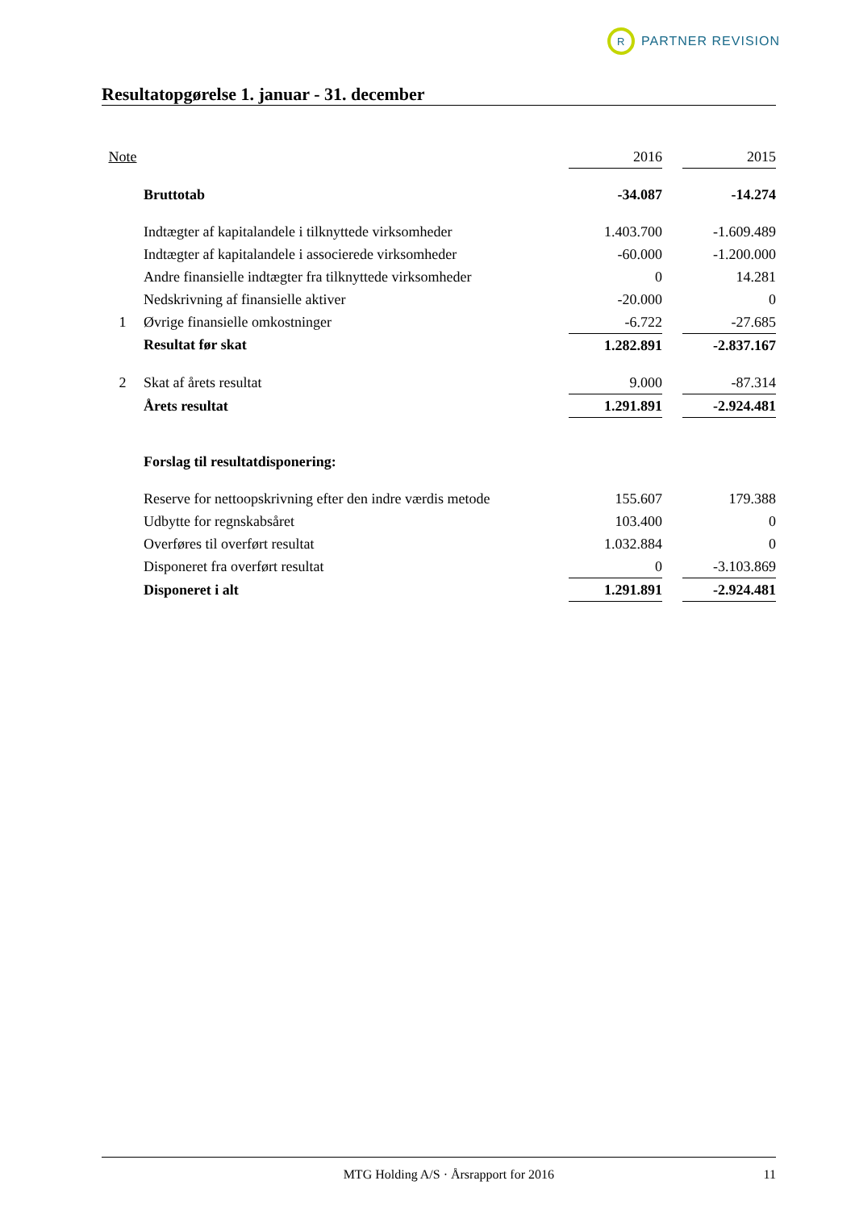R
PARTNER REVISION
Resultatopgørelse 1. januar - 31. december
| Note | | 2016 | | 2015 |
| | Bruttotab | -34.087 | | -14.274 |
| | Indtægter af kapitalandele i tilknyttede virksomheder | 1.403.700 | | -1.609.489 |
| | Indtægter af kapitalandele i associerede virksomheder | -60.000 | | -1.200.000 |
| | Andre finansielle indtægter fra tilknyttede virksomheder | 0 | | 14.281 |
| | Nedskrivning af finansielle aktiver | -20.000 | | 0 |
| 1 | Øvrige finansielle omkostninger | -6.722 | | -27.685 |
| | Resultat før skat | 1.282.891 | | -2.837.167 |
| 2 | Skat af årets resultat | 9.000 | | -87.314 |
| | Årets resultat | 1.291.891 | | -2.924.481 |
| | Forslag til resultatdisponering: | | | |
| | Reserve for nettoopskrivning efter den indre værdis metode | 155.607 | | 179.388 |
| | Udbytte for regnskabsåret | 103.400 | | 0 |
| | Overføres til overført resultat | 1.032.884 | | 0 |
| | Disponeret fra overført resultat | 0 | | -3.103.869 |
| | Disponeret i alt | 1.291.891 | | -2.924.481 |
MTG Holding A/S · Årsrapport for 2016 11